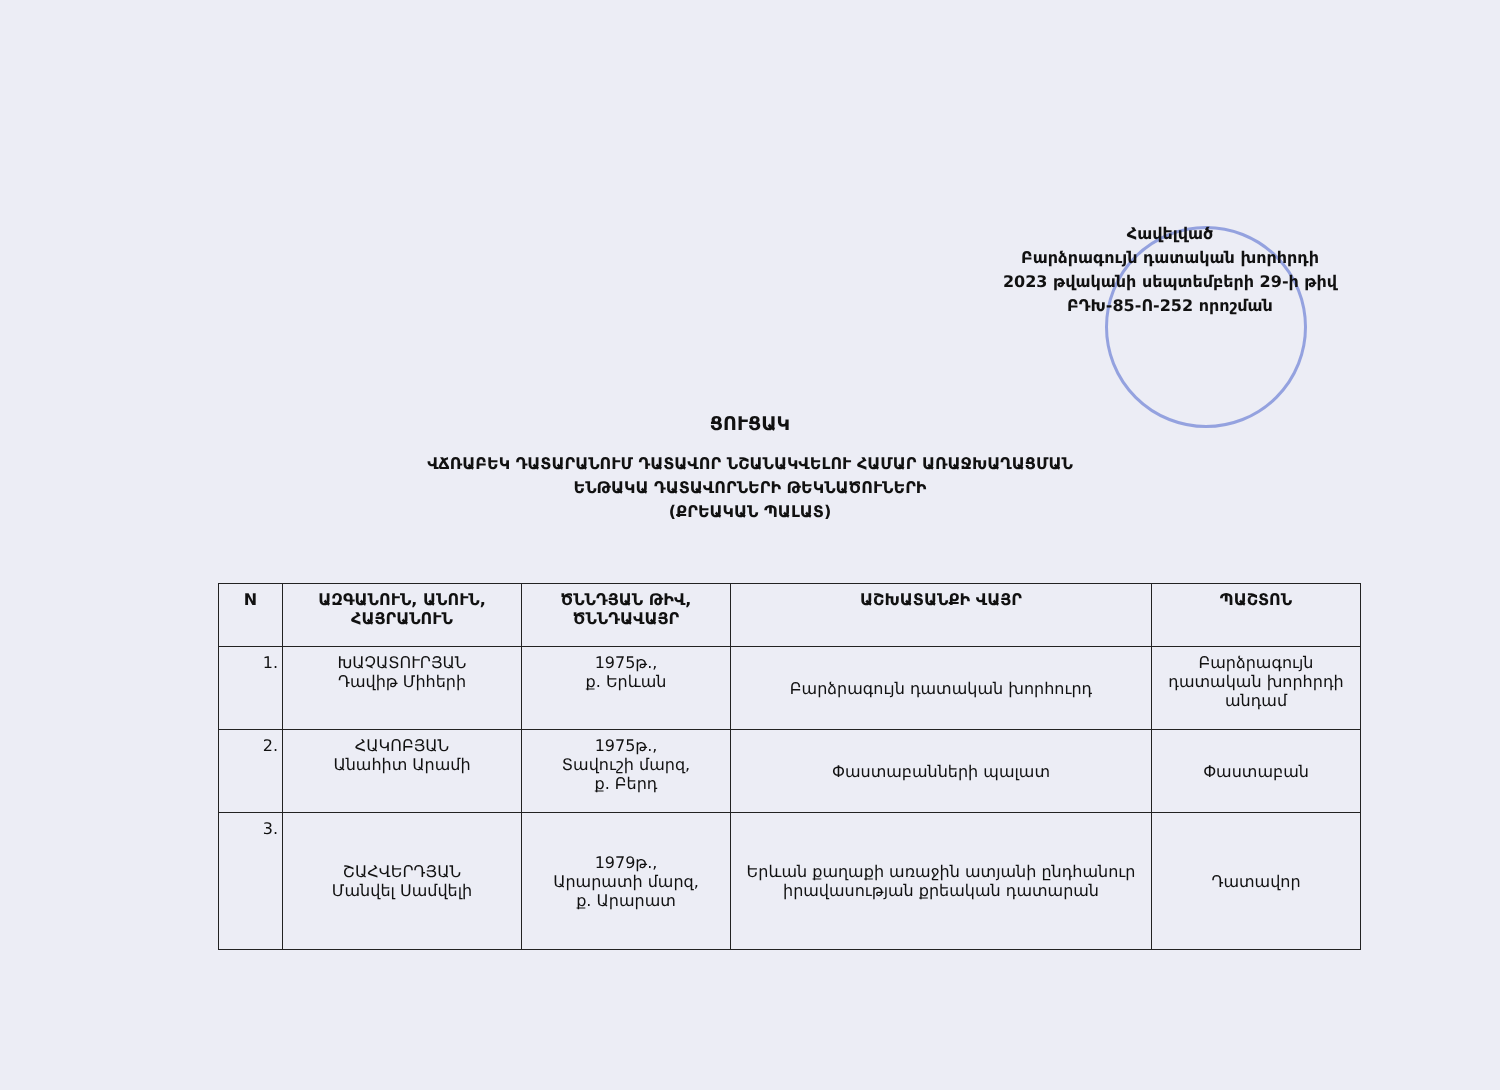Հավելված
Բարձրագույն դատական խորհրդի
2023 թվականի սեպտեմբերի 29-ի թիվ
ԲԴԽ-85-Ո-252 որոշման
ՑՈՒՑԱԿ
ՎՃՌԱԲԵԿ ԴԱՏԱՐԱՆՈՒՄ ԴԱՏԱՎՈՐ ՆՇԱՆԱԿՎԵԼՈՒ ՀԱՄԱՐ ԱՌԱՋԽԱՂԱՑՄԱՆ
ԵՆԹԱԿԱ ԴԱՏԱՎՈՐՆԵՐԻ ԹԵԿՆԱԾՈՒՆԵՐԻ
(ՔՐԵԱԿԱՆ ՊԱԼԱՏ)
| N | ԱԶԳԱՆՈՒՆ, ԱՆՈՒՆ, ՀԱՅՐԱՆՈՒՆ | ԾՆՆԴՅԱՆ ԹԻՎ, ԾՆՆԴԱՎԱՅՐ | ԱՇԽԱՏԱՆՔԻ ՎԱՅՐ | ՊԱՇՏՈՆ |
| --- | --- | --- | --- | --- |
| 1. | ԽԱՉԱՏՈՒՐՅԱՆ Դավիթ Միհերի | 1975թ., ք. Երևան | Բարձրագույն դատական խորհուրդ | Բարձրագույն դատական խորհրդի անդամ |
| 2. | ՀԱԿՈԲՅԱՆ Անահիտ Արամի | 1975թ., Տավուշի մարզ, ք. Բերդ | Փաստաբանների պալատ | Փաստաբան |
| 3. | ՇԱՀՎԵՐԴՅԱՆ Մանվել Սամվելի | 1979թ., Արարատի մարզ, ք. Արարատ | Երևան քաղաքի առաջին ատյանի ընդհանուր իրավասության քրեական դատարան | Դատավոր |